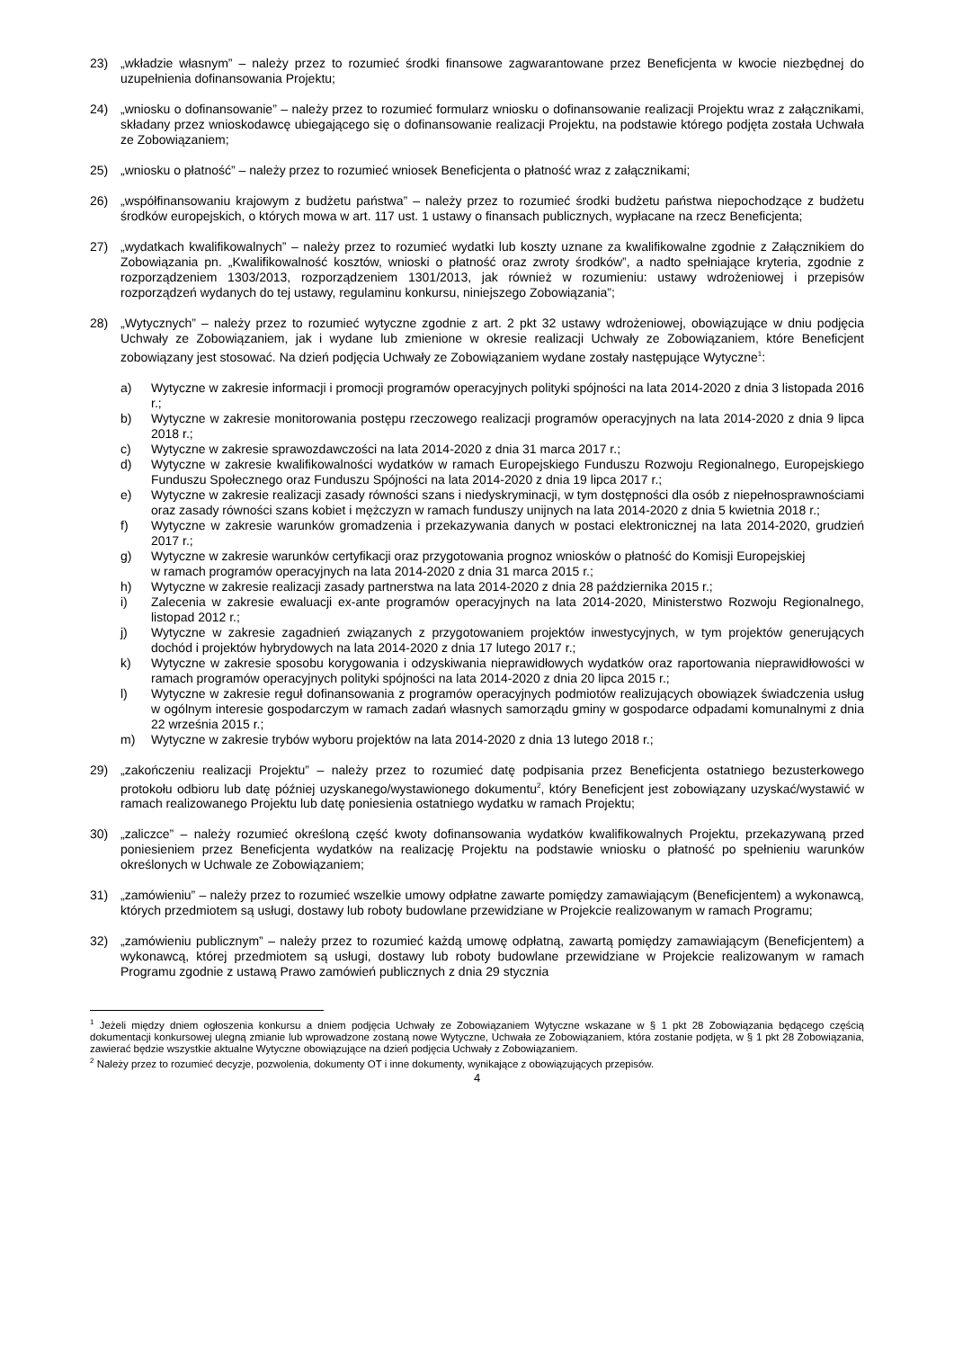23) „wkładzie własnym” – należy przez to rozumieć środki finansowe zagwarantowane przez Beneficjenta w kwocie niezbędnej do uzupełnienia dofinansowania Projektu;
24) „wniosku o dofinansowanie” – należy przez to rozumieć formularz wniosku o dofinansowanie realizacji Projektu wraz z załącznikami, składany przez wnioskodawcę ubiegającego się o dofinansowanie realizacji Projektu, na podstawie którego podjęta została Uchwała ze Zobowiązaniem;
25) „wniosku o płatność” – należy przez to rozumieć wniosek Beneficjenta o płatność wraz z załącznikami;
26) „współfinansowaniu krajowym z budżetu państwa” – należy przez to rozumieć środki budżetu państwa niepochodzące z budżetu środków europejskich, o których mowa w art. 117 ust. 1 ustawy o finansach publicznych, wypłacane na rzecz Beneficjenta;
27) „wydatkach kwalifikowalnych” – należy przez to rozumieć wydatki lub koszty uznane za kwalifikowalne zgodnie z Załącznikiem do Zobowiązania pn. „Kwalifikowalność kosztów, wnioski o płatność oraz zwroty środków”, a nadto spełniające kryteria, zgodnie z rozporządzeniem 1303/2013, rozporządzeniem 1301/2013, jak również w rozumieniu: ustawy wdrożeniowej i przepisów rozporządzeń wydanych do tej ustawy, regulaminu konkursu, niniejszego Zobowiązania”;
28) „Wytycznych” – należy przez to rozumieć wytyczne zgodnie z art. 2 pkt 32 ustawy wdrożeniowej, obowiązujące w dniu podjęcia Uchwały ze Zobowiązaniem, jak i wydane lub zmienione w okresie realizacji Uchwały ze Zobowiązaniem, które Beneficjent zobowiązany jest stosować. Na dzień podjęcia Uchwały ze Zobowiązaniem wydane zostały następujące Wytyczne<sup>1</sup>:
a) Wytyczne w zakresie informacji i promocji programów operacyjnych polityki spójności na lata 2014-2020 z dnia 3 listopada 2016 r.;
b) Wytyczne w zakresie monitorowania postępu rzeczowego realizacji programów operacyjnych na lata 2014-2020 z dnia 9 lipca 2018 r.;
c) Wytyczne w zakresie sprawozdawczości na lata 2014-2020 z dnia 31 marca 2017 r.;
d) Wytyczne w zakresie kwalifikowalności wydatków w ramach Europejskiego Funduszu Rozwoju Regionalnego, Europejskiego Funduszu Społecznego oraz Funduszu Spójności na lata 2014-2020 z dnia 19 lipca 2017 r.;
e) Wytyczne w zakresie realizacji zasady równości szans i niedyskryminacji, w tym dostępności dla osób z niepełnosprawnościami oraz zasady równości szans kobiet i mężczyzn w ramach funduszy unijnych na lata 2014-2020 z dnia 5 kwietnia 2018 r.;
f) Wytyczne w zakresie warunków gromadzenia i przekazywania danych w postaci elektronicznej na lata 2014-2020, grudzień 2017 r.;
g) Wytyczne w zakresie warunków certyfikacji oraz przygotowania prognoz wniosków o płatność do Komisji Europejskiej
w ramach programów operacyjnych na lata 2014-2020 z dnia 31 marca 2015 r.;
h) Wytyczne w zakresie realizacji zasady partnerstwa na lata 2014-2020 z dnia 28 października 2015 r.;
i) Zalecenia w zakresie ewaluacji ex-ante programów operacyjnych na lata 2014-2020, Ministerstwo Rozwoju Regionalnego, listopad 2012 r.;
j) Wytyczne w zakresie zagadnień związanych z przygotowaniem projektów inwestycyjnych, w tym projektów generujących dochód i projektów hybrydowych na lata 2014-2020 z dnia 17 lutego 2017 r.;
k) Wytyczne w zakresie sposobu korygowania i odzyskiwania nieprawidłowych wydatków oraz raportowania nieprawidłowości w ramach programów operacyjnych polityki spójności na lata 2014-2020 z dnia 20 lipca 2015 r.;
l) Wytyczne w zakresie reguł dofinansowania z programów operacyjnych podmiotów realizujących obowiązek świadczenia usług w ogólnym interesie gospodarczym w ramach zadań własnych samorządu gminy w gospodarce odpadami komunalnymi z dnia 22 września 2015 r.;
m) Wytyczne w zakresie trybów wyboru projektów na lata 2014-2020 z dnia 13 lutego 2018 r.;
29) „zakończeniu realizacji Projektu” – należy przez to rozumieć datę podpisania przez Beneficjenta ostatniego bezusterkowego protokołu odbioru lub datę później uzyskanego/wystawionego dokumentu<sup>2</sup>, który Beneficjent jest zobowiązany uzyskać/wystawić w ramach realizowanego Projektu lub datę poniesienia ostatniego wydatku w ramach Projektu;
30) „zaliczce” – należy rozumieć określoną część kwoty dofinansowania wydatków kwalifikowalnych Projektu, przekazywaną przed poniesieniem przez Beneficjenta wydatków na realizację Projektu na podstawie wniosku o płatność po spełnieniu warunków określonych w Uchwale ze Zobowiązaniem;
31) „zamówieniu” – należy przez to rozumieć wszelkie umowy odpłatne zawarte pomiędzy zamawiającym (Beneficjentem) a wykonawcą, których przedmiotem są usługi, dostawy lub roboty budowlane przewidziane w Projekcie realizowanym w ramach Programu;
32) „zamówieniu publicznym” – należy przez to rozumieć każdą umowę odpłatną, zawartą pomiędzy zamawiającym (Beneficjentem) a wykonawcą, której przedmiotem są usługi, dostawy lub roboty budowlane przewidziane w Projekcie realizowanym w ramach Programu zgodnie z ustawą Prawo zamówień publicznych z dnia 29 stycznia
<sup>1</sup> Jeżeli między dniem ogłoszenia konkursu a dniem podjęcia Uchwały ze Zobowiązaniem Wytyczne wskazane w § 1 pkt 28 Zobowiązania będącego częścią dokumentacji konkursowej ulegną zmianie lub wprowadzone zostaną nowe Wytyczne, Uchwała ze Zobowiązaniem, która zostanie podjęta, w § 1 pkt 28 Zobowiązania, zawierać będzie wszystkie aktualne Wytyczne obowiązujące na dzień podjęcia Uchwały z Zobowiązaniem.
<sup>2</sup> Należy przez to rozumieć decyzje, pozwolenia, dokumenty OT i inne dokumenty, wynikające z obowiązujących przepisów.
4